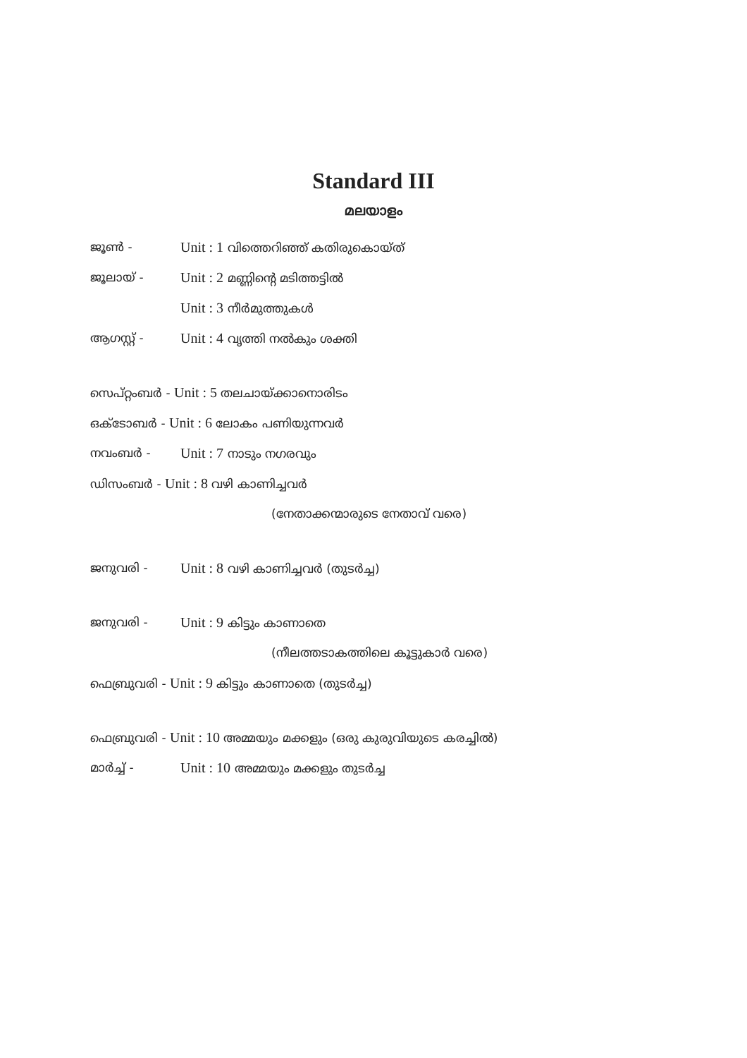Standard III
മലയാളം
ജൂൺ - Unit : 1 വിത്തെറിഞ്ഞ് കതിരുകൊയ്ത്
ജൂലായ് - Unit : 2 മണ്ണിന്റെ മടിത്തട്ടിൽ
Unit : 3 നീർമുത്തുകൾ
ആഗസ്റ്റ് - Unit : 4 വൃത്തി നൽകും ശക്തി
സെപ്റ്റംബർ - Unit : 5 തലചായ്ക്കാനൊരിടം
ഒക്ടോബർ - Unit : 6 ലോകം പണിയുന്നവർ
നവംബർ - Unit : 7 നാടും നഗരവും
ഡിസംബർ - Unit : 8 വഴി കാണിച്ചവർ
(നേതാക്കന്മാരുടെ നേതാവ് വരെ)
ജനുവരി - Unit : 8 വഴി കാണിച്ചവർ (തുടർച്ച)
ജനുവരി - Unit : 9 കിട്ടും കാണാതെ
(നീലത്തടാകത്തിലെ കൂട്ടുകാർ വരെ)
ഫെബ്രുവരി - Unit : 9 കിട്ടും കാണാതെ (തുടർച്ച)
ഫെബ്രുവരി - Unit : 10 അമ്മയും മക്കളും (ഒരു കുരുവിയുടെ കരച്ചിൽ)
മാർച്ച് - Unit : 10 അമ്മയും മക്കളും തുടർച്ച